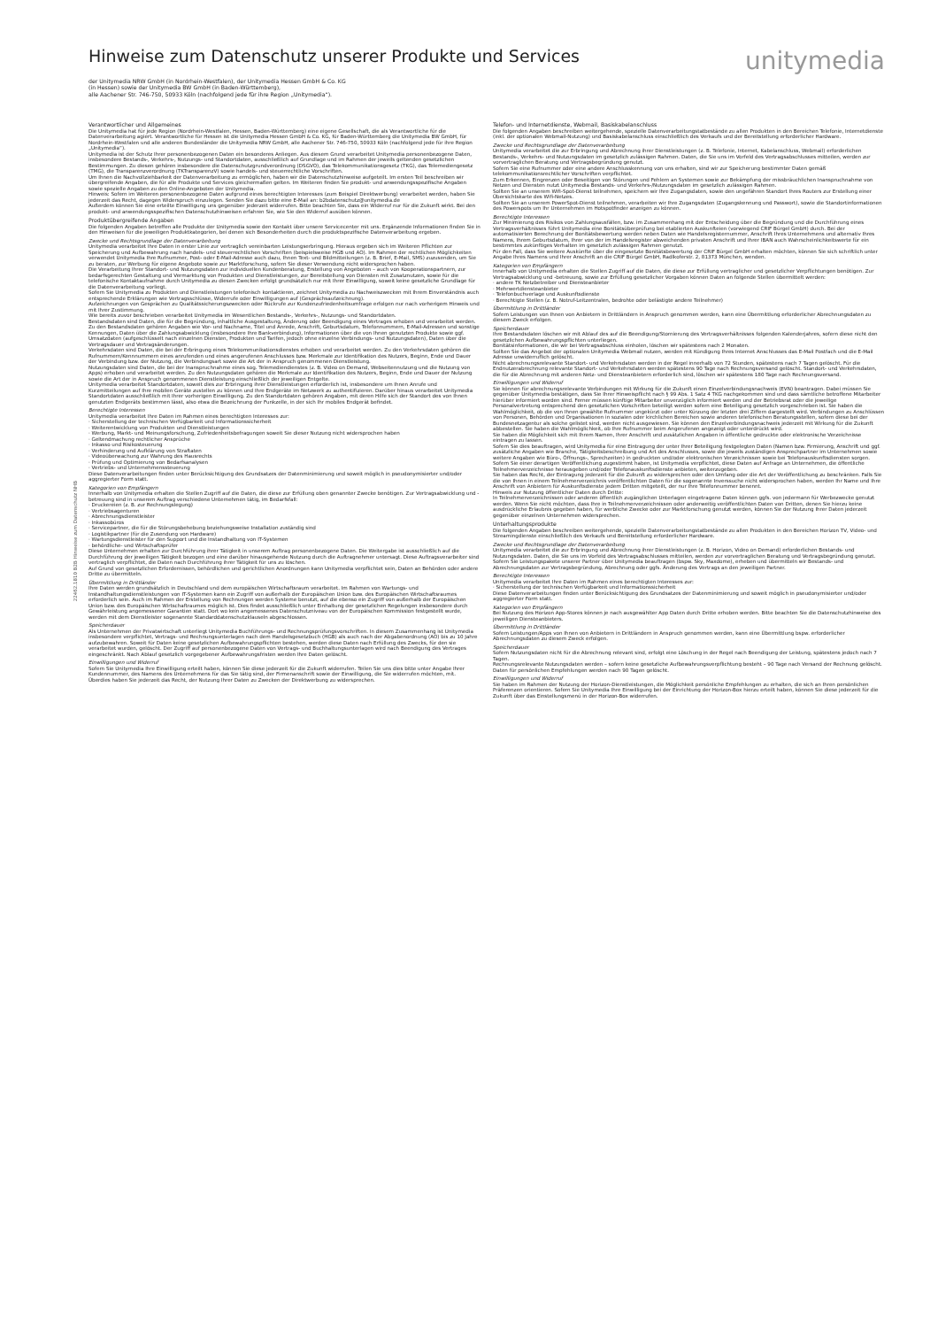unitymedia
Hinweise zum Datenschutz unserer Produkte und Services
der Unitymedia NRW GmbH (in Nordrhein-Westfalen), der Unitymedia Hessen GmbH & Co. KG
(in Hessen) sowie der Unitymedia BW GmbH (in Baden-Württemberg),
alle Aachener Str. 746-750, 50933 Köln (nachfolgend jede für ihre Region „Unitymedia“).
Verantwortlicher und Allgemeines
Die Unitymedia hat für jede Region (Nordrhein-Westfalen, Hessen, Baden-Württemberg) eine eigene Gesellschaft, die als Verantwortliche für die Datenverarbeitung agiert. Verantwortliche für Hessen ist die Unitymedia Hessen GmbH & Co. KG, für Baden-Württemberg die Unitymedia BW GmbH, für Nordrhein-Westfalen und alle anderen Bundesländer die Unitymedia NRW GmbH, alle Aachener Str. 746-750, 50933 Köln (nachfolgend jede für ihre Region „Unitymedia“).
Unitymedia ist der Schutz Ihrer personenbezogenen Daten ein besonderes Anliegen. Aus diesem Grund verarbeitet Unitymedia personenbezogene Daten, insbesondere Bestands-, Verkehrs-, Nutzungs- und Standortdaten, ausschließlich auf Grundlage und im Rahmen der jeweils geltenden gesetzlichen Bestimmungen. Zu diesen gehören insbesondere die Datenschutzgrundverordnung (DSGVO), das Telekommunikationsgesetz (TKG), das Telemediengesetz (TMG), die Transparenzverordnung (TKTransparenzV) sowie handels- und steuerrechtliche Vorschriften.
Um Ihnen die Nachvollziehbarkeit der Datenverarbeitung zu ermöglichen, haben wir die Datenschutzhinweise aufgeteilt. Im ersten Teil beschreiben wir übergreifende Angaben, die für alle Produkte und Services gleichermaßen gelten. Im Weiteren finden Sie produkt- und anwendungsspezifische Angaben sowie spezielle Angaben zu den Online-Angeboten der Unitymedia.
Hinweis: Sofern im Weiteren personenbezogene Daten aufgrund eines berechtigten Interesses (zum Beispiel Direktwerbung) verarbeitet werden, haben Sie jederzeit das Recht, dagegen Widerspruch einzulegen. Senden Sie dazu bitte eine E-Mail an: b2bdatenschutz@unitymedia.de
Außerdem können Sie eine erteilte Einwilligung uns gegenüber jederzeit widerrufen. Bitte beachten Sie, dass ein Widerruf nur für die Zukunft wirkt. Bei den produkt- und anwendungsspezifischen Datenschutzhinweisen erfahren Sie, wie Sie den Widerruf ausüben können.
Produktübergreifende Angaben
Die folgenden Angaben betreffen alle Produkte der Unitymedia sowie den Kontakt über unsere Servicecenter mit uns. Ergänzende Informationen finden Sie in den Hinweisen für die jeweiligen Produktkategorien, bei denen sich Besonderheiten durch die produktspezifische Datenverarbeitung ergeben.
Zwecke und Rechtsgrundlage der Datenverarbeitung
Unitymedia verarbeitet Ihre Daten in erster Linie zur vertraglich vereinbarten Leistungserbringung. Hieraus ergeben sich im Weiteren Pflichten zur Speicherung und Aufbewahrung nach handels- und steuerrechtlichen Vorschriften (beispielsweise HGB und AO). Im Rahmen der rechtlichen Möglichkeiten verwendet Unitymedia Ihre Rufnummer, Post- oder E-Mail-Adresse auch dazu, Ihnen Text- und Bildmitteilungen (z. B. Brief, E-Mail, SMS) zuzusenden, um Sie zu beraten, zur Werbung für eigene Angebote sowie zur Marktforschung, sofern Sie dieser Verwendung nicht widersprochen haben.
Die Verarbeitung Ihrer Standort- und Nutzungsdaten zur individuellen Kundenberatung, Erstellung von Angeboten – auch von Kooperationspartnern, zur bedarfsgerechten Gestaltung und Vermarktung von Produkten und Dienstleistungen, zur Bereitstellung von Diensten mit Zusatznutzen, sowie für die telefonische Kontaktaufnahme durch Unitymedia zu diesen Zwecken erfolgt grundsätzlich nur mit Ihrer Einwilligung, soweit keine gesetzliche Grundlage für die Datenverarbeitung vorliegt.
Sofern Sie Unitymedia zu Produkten und Dienstleistungen telefonisch kontaktieren, zeichnet Unitymedia zu Nachweiszwecken mit Ihrem Einverständnis auch entsprechende Erklärungen wie Vertragsschlüsse, Widerrufe oder Einwilligungen auf (Gesprächsaufzeichnung).
Aufzeichnungen von Gesprächen zu Qualitätssicherungszwecken oder Rückrufe zur Kundenzufriedenheitsumfrage erfolgen nur nach vorherigem Hinweis und mit Ihrer Zustimmung.
Wie bereits zuvor beschrieben verarbeitet Unitymedia im Wesentlichen Bestands-, Verkehrs-, Nutzungs- und Standortdaten.
Bestandsdaten sind Daten, die für die Begründung, inhaltliche Ausgestaltung, Änderung oder Beendigung eines Vertrages erhoben und verarbeitet werden. Zu den Bestandsdaten gehören Angaben wie Vor- und Nachname, Titel und Anrede, Anschrift, Geburtsdatum, Telefonnummern, E-Mail-Adressen und sonstige Kennungen, Daten über die Zahlungsabwicklung (insbesondere Ihre Bankverbindung), Informationen über die von Ihnen genutzten Produkte sowie ggf. Umsatzdaten (aufgeschlüsselt nach einzelnen Diensten, Produkten und Tarifen, jedoch ohne einzelne Verbindungs- und Nutzungsdaten), Daten über die Vertragsdauer und Vertragsänderungen.
Verkehrsdaten sind Daten, die bei der Erbringung eines Telekommunikationsdienstes erhoben und verarbeitet werden. Zu den Verkehrsdaten gehören die Rufnummern/Kennnummern eines anrufenden und eines angerufenen Anschlusses bzw. Merkmale zur Identifikation des Nutzers, Beginn, Ende und Dauer der Verbindung bzw. der Nutzung, die Verbindungsart sowie die Art der in Anspruch genommenen Dienstleistung.
Nutzungsdaten sind Daten, die bei der Inanspruchnahme eines sog. Telemediendienstes (z. B. Video on Demand, Webseitennutzung und die Nutzung von Apps) erhoben und verarbeitet werden. Zu den Nutzungsdaten gehören die Merkmale zur Identifikation des Nutzers, Beginn, Ende und Dauer der Nutzung sowie die Art der in Anspruch genommenen Dienstleistung einschließlich der jeweiligen Entgelte.
Unitymedia verarbeitet Standortdaten, soweit dies zur Erbringung ihrer Dienstleistungen erforderlich ist, insbesondere um Ihnen Anrufe und Kurzmitteilungen auf Ihre mobilen Geräte zustellen zu können und Ihre Endgeräte im Netzwerk zu authentifizieren. Darüber hinaus verarbeitet Unitymedia Standortdaten ausschließlich mit Ihrer vorherigen Einwilligung. Zu den Standortdaten gehören Angaben, mit deren Hilfe sich der Standort des von Ihnen genutzten Endgeräts bestimmen lässt, also etwa die Bezeichnung der Funkzelle, in der sich Ihr mobiles Endgerät befindet.
Berechtigte Interessen
Unitymedia verarbeitet Ihre Daten im Rahmen eines berechtigten Interesses zur:
· Sicherstellung der technischen Verfügbarkeit und Informationssicherheit
· Weiterentwicklung von Produkten und Dienstleistungen
· Werbung, Markt- und Meinungsforschung, Zufriedenheitsbefragungen soweit Sie dieser Nutzung nicht widersprochen haben
· Geltendmachung rechtlicher Ansprüche
· Inkasso und Risikosteuerung
· Verhinderung und Aufklärung von Straftaten
· Videoüberwachung zur Wahrung des Hausrechts
· Prüfung und Optimierung von Bedarfsanalysen
· Vertriebs- und Unternehmenssteuerung
Diese Datenverarbeitungen finden unter Berücksichtigung des Grundsatzes der Datenminimierung und soweit möglich in pseudonymisierter und/oder aggregierter Form statt.
Kategorien von Empfängern
Innerhalb von Unitymedia erhalten die Stellen Zugriff auf die Daten, die diese zur Erfüllung oben genannter Zwecke benötigen. Zur Vertragsabwicklung und -betreuung sind in unserem Auftrag verschiedene Unternehmen tätig, im Bedarfsfall:
· Druckereien (z. B. zur Rechnungslegung)
· Vertriebsagenturen
· Abrechnungsdienstleister
· Inkassobüros
· Servicepartner, die für die Störungsbehebung beziehungsweise Installation zuständig sind
· Logistikpartner (für die Zusendung von Hardware)
· Wartungsdienstleister für den Support und die Instandhaltung von IT-Systemen
· behördliche- und Wirtschaftsprüfer
Diese Unternehmen erhalten zur Durchführung ihrer Tätigkeit in unserem Auftrag personenbezogene Daten. Die Weitergabe ist ausschließlich auf die Durchführung der jeweiligen Tätigkeit bezogen und eine darüber hinausgehende Nutzung durch die Auftragnehmer untersagt. Diese Auftragsverarbeiter sind vertraglich verpflichtet, die Daten nach Durchführung ihrer Tätigkeit für uns zu löschen.
Auf Grund von gesetzlichen Erfordernissen, behördlichen und gerichtlichen Anordnungen kann Unitymedia verpflichtet sein, Daten an Behörden oder andere Dritte zu übermitteln.
Übermittlung in Drittländer
Ihre Daten werden grundsätzlich in Deutschland und dem europäischen Wirtschaftsraum verarbeitet. Im Rahmen von Wartungs- und Instandhaltungsdienstleistungen von IT-Systemen kann ein Zugriff von außerhalb der Europäischen Union bzw. des Europäischen Wirtschaftsraumes erforderlich sein. Auch im Rahmen der Erstellung von Rechnungen werden Systeme benutzt, auf die ebenso ein Zugriff von außerhalb der Europäischen Union bzw. des Europäischen Wirtschaftraumes möglich ist. Dies findet ausschließlich unter Einhaltung der gesetzlichen Regelungen insbesondere durch Gewährleistung angemessener Garantien statt. Dort wo kein angemessenes Datenschutzniveau von der Europäischen Kommission festgestellt wurde, werden mit dem Dienstleister sogenannte Standarddatenschutzklauseln abgeschlossen.
Speicherdauer
Als Unternehmen der Privatwirtschaft unterliegt Unitymedia Buchführungs- und Rechnungsprüfungsvorschriften. In diesem Zusammenhang ist Unitymedia insbesondere verpflichtet, Vertrags- und Rechnungsunterlagen nach dem Handelsgesetzbuch (HGB) als auch nach der Abgabenordnung (AO) bis zu 10 Jahre aufzubewahren. Soweit für Daten keine gesetzlichen Aufbewahrungspflichten bestehen, werden diese Daten nach Erfüllung des Zwecks, für den sie verarbeitet wurden, gelöscht. Der Zugriff auf personenbezogene Daten von Vertrags- und Buchhaltungsunterlagen wird nach Beendigung des Vertrages eingeschränkt. Nach Ablauf gesetzlich vorgegebener Aufbewahrungsfristen werden Ihre Daten gelöscht.
Einwilligungen und Widerruf
Sofern Sie Unitymedia Ihre Einwilligung erteilt haben, können Sie diese jederzeit für die Zukunft widerrufen. Teilen Sie uns dies bitte unter Angabe Ihrer Kundennummer, des Namens des Unternehmens für das Sie tätig sind, der Firmenanschrift sowie der Einwilligung, die Sie widerrufen möchten, mit.
Überdies haben Sie jederzeit das Recht, der Nutzung Ihrer Daten zu Zwecken der Direktwerbung zu widersprechen.
Telefon- und Internetdienste, Webmail, Basiskabelanschluss
Die folgenden Angaben beschreiben weitergehende, spezielle Datenverarbeitungstatbestände zu allen Produkten in den Bereichen Telefonie, Internetdienste (inkl. der optionalen Webmail-Nutzung) und Basiskabelanschluss einschließlich des Verkaufs und der Bereitstellung erforderlicher Hardware.
Zwecke und Rechtsgrundlage der Datenverarbeitung
Unitymedia verarbeitet die zur Erbringung und Abrechnung ihrer Dienstleistungen (z. B. Telefonie, Internet, Kabelanschluss, Webmail) erforderlichen Bestands-, Verkehrs- und Nutzungsdaten im gesetzlich zulässigen Rahmen. Daten, die Sie uns im Vorfeld des Vertragsabschlusses mitteilen, werden zur vorvertraglichen Beratung und Vertragsbegründung genutzt.
Sofern Sie eine Rufnummer oder eine andere Anschlusskennung von uns erhalten, sind wir zur Speicherung bestimmter Daten gemäß telekommunikationsrechtlicher Vorschriften verpflichtet.
Zum Erkennen, Eingrenzen oder Beseitigen von Störungen und Fehlern an Systemen sowie zur Bekämpfung der missbräuchlichen Inanspruchnahme von Netzen und Diensten nutzt Unitymedia Bestands- und Verkehrs-/Nutzungsdaten im gesetzlich zulässigen Rahmen.
Sollten Sie an unserem Wifi-Spot-Dienst teilnehmen, speichern wir Ihre Zugangsdaten, sowie den ungefähren Standort Ihres Routers zur Erstellung einer Übersichtskarte des Wifi-Netzes.
Sollten Sie an unserem PowerSpot-Dienst teilnehmen, verarbeiten wir Ihre Zugangsdaten (Zugangskennung und Passwort), sowie die Standortinformationen des Powerspots um Ihr Unternehmen im Hotspotfinder anzeigen zu können.
Berechtigte Interessen
Zur Minimierung des Risikos von Zahlungsausfällen, bzw. im Zusammenhang mit der Entscheidung über die Begründung und die Durchführung eines Vertragsverhältnisses führt Unitymedia eine Bonitätsüberprüfung bei etablierten Auskunfteien (vorwiegend CRIF Bürgel GmbH) durch. Bei der automatisierten Berechnung der Bonitätsbewertung werden neben Daten wie Handelsregisternummer, Anschrift Ihres Unternehmens und alternativ Ihres Namens, Ihrem Geburtsdatum, Ihrer von der im Handelsregister abweichenden privaten Anschrift und Ihrer IBAN auch Wahrscheinlichkeitswerte für ein bestimmtes zukünftiges Verhalten im gesetzlich zulässigen Rahmen genutzt.
Für den Fall, dass Sie weitere Auskünfte über die eingesetzte Bonitätsbewertung der CRIF Bürgel GmbH erhalten möchten, können Sie sich schriftlich unter Angabe Ihres Namens und Ihrer Anschrift an die CRIF Bürgel GmbH, Radlkoferstr. 2, 81373 München, wenden.
Kategorien von Empfängern
Innerhalb von Unitymedia erhalten die Stellen Zugriff auf die Daten, die diese zur Erfüllung vertraglicher und gesetzlicher Verpflichtungen benötigen. Zur Vertragsabwicklung und -betreuung, sowie zur Erfüllung gesetzlicher Vorgaben können Daten an folgende Stellen übermittelt werden:
· andere TK Netzbetreiber und Diensteanbieter
· Mehrwertdiensteanbieter
· Telefonbuchverlage und Auskunftsdienste
· Berechtigte Stellen (z. B. Notruf-Leitzentralen, bedrohte oder belästigte andere Teilnehmer)
Übermittlung in Drittländer
Sofern Leistungen von Ihnen von Anbietern in Drittländern in Anspruch genommen werden, kann eine Übermittlung erforderlicher Abrechnungsdaten zu diesem Zweck erfolgen.
Speicherdauer
Ihre Bestandsdaten löschen wir mit Ablauf des auf die Beendigung/Stornierung des Vertragsverhältnisses folgenden Kalenderjahres, sofern diese nicht den gesetzlichen Aufbewahrungspflichten unterliegen.
Bonitätsinformationen, die wir bei Vertragsabschluss einholen, löschen wir spätestens nach 2 Monaten.
Sollten Sie das Angebot der optionalen Unitymedia Webmail nutzen, werden mit Kündigung Ihres Internet Anschlusses das E-Mail Postfach und die E-Mail Adresse unwiderruflich gelöscht.
Nicht abrechnungsrelevante Standort- und Verkehrsdaten werden in der Regel innerhalb von 72 Stunden, spätestens nach 7 Tagen gelöscht. Für die Endnutzerabrechnung relevante Standort- und Verkehrsdaten werden spätestens 90 Tage nach Rechnungsversand gelöscht. Standort- und Verkehrsdaten, die für die Abrechnung mit anderen Netz- und Diensteanbietern erforderlich sind, löschen wir spätestens 180 Tage nach Rechnungsversand.
Einwilligungen und Widerruf
Sie können für abrechnungsrelevante Verbindungen mit Wirkung für die Zukunft einen Einzelverbindungsnachweis (EVN) beantragen. Dabei müssen Sie gegenüber Unitymedia bestätigen, dass Sie Ihrer Hinweispflicht nach § 99 Abs. 1 Satz 4 TKG nachgekommen sind und dass sämtliche betroffene Mitarbeiter hierüber informiert worden sind. Ferner müssen künftige Mitarbeiter unverzüglich informiert werden und der Betriebsrat oder die jeweilige Personalvertretung entsprechend den gesetzlichen Vorschriften beteiligt werden sofern eine Beteiligung gesetzlich vorgeschrieben ist. Sie haben die Wahlmöglichkeit, ob die von Ihnen gewählte Rufnummer ungekürzt oder unter Kürzung der letzten drei Ziffern dargestellt wird. Verbindungen zu Anschlüssen von Personen, Behörden und Organisationen in sozialen oder kirchlichen Bereichen sowie anderen telefonischen Beratungsstellen, sofern diese bei der Bundesnetzagentur als solche gelistet sind, werden nicht ausgewiesen. Sie können den Einzelverbindungsnachweis jederzeit mit Wirkung für die Zukunft abbestellen. Sie haben die Wahlmöglichkeit, ob Ihre Rufnummer beim Angerufenen angezeigt oder unterdrückt wird.
Sie haben die Möglichkeit sich mit Ihrem Namen, Ihrer Anschrift und zusätzlichen Angaben in öffentliche gedruckte oder elektronische Verzeichnisse eintragen zu lassen.
Sofern Sie dies beauftragen, wird Unitymedia für eine Eintragung der unter Ihrer Beteiligung festgelegten Daten (Namen bzw. Firmierung, Anschrift und ggf. zusätzliche Angaben wie Branche, Tätigkeitsbeschreibung und Art des Anschlusses, sowie die jeweils zuständigen Ansprechpartner im Unternehmen sowie weitere Angaben wie Büro-, Öffnungs-, Sprechzeiten) in gedruckten und/oder elektronischen Verzeichnissen sowie bei Telefonauskunftsdiensten sorgen. Sofern Sie einer derartigen Veröffentlichung zugestimmt haben, ist Unitymedia verpflichtet, diese Daten auf Anfrage an Unternehmen, die öffentliche Teilnehmerverzeichnisse herausgeben und/oder Telefonauskunftsdienste anbieten, weiterzugeben.
Sie haben das Recht, der Eintragung jederzeit für die Zukunft zu widersprechen oder den Umfang oder die Art der Veröffentlichung zu beschränken. Falls Sie die von Ihnen in einem Teilnehmerverzeichnis veröffentlichten Daten für die sogenannte Inverssuche nicht widersprochen haben, werden Ihr Name und Ihre Anschrift von Anbietern für Auskunftsdienste jedem Dritten mitgeteilt, der nur Ihre Telefonnummer benennt.
Hinweis zur Nutzung öffentlicher Daten durch Dritte:
In Teilnehmerverzeichnissen oder anderen öffentlich zugänglichen Unterlagen eingetragene Daten können ggfs. von jedermann für Werbezwecke genutzt werden. Wenn Sie nicht möchten, dass Ihre in Teilnehmerverzeichnissen oder anderweitig veröffentlichten Daten von Dritten, denen Sie hierzu keine ausdrückliche Erlaubnis gegeben haben, für werbliche Zwecke oder zur Marktforschung genutzt werden, können Sie der Nutzung Ihrer Daten jederzeit gegenüber einzelnen Unternehmen widersprechen.
Unterhaltungsprodukte
Die folgenden Angaben beschreiben weitergehende, spezielle Datenverarbeitungstatbestände zu allen Produkten in den Bereichen Horizon TV, Video- und Streamingdienste einschließlich des Verkaufs und Bereitstellung erforderlicher Hardware.
Zwecke und Rechtsgrundlage der Datenverarbeitung
Unitymedia verarbeitet die zur Erbringung und Abrechnung ihrer Dienstleistungen (z. B. Horizon, Video on Demand) erforderlichen Bestands- und Nutzungsdaten. Daten, die Sie uns im Vorfeld des Vertragsabschlusses mitteilen, werden zur vorvertraglichen Beratung und Vertragsbegründung genutzt.
Sofern Sie Leistungspakete unserer Partner über Unitymedia beauftragen (bspw. Sky, Maxdome), erheben und übermitteln wir Bestands- und Abrechnungsdaten zur Vertragsbegründung, Abrechnung oder ggfs. Änderung des Vertrags an den jeweiligen Partner.
Berechtigte Interessen
Unitymedia verarbeitet Ihre Daten im Rahmen eines berechtigten Interesses zur:
· Sicherstellung der technischen Verfügbarkeit und Informationssicherheit
Diese Datenverarbeitungen finden unter Berücksichtigung des Grundsatzes der Datenminimierung und soweit möglich in pseudonymisierter und/oder aggregierter Form statt.
Kategorien von Empfängern
Bei Nutzung des Horizon App-Stores können je nach ausgewählter App Daten durch Dritte erhoben werden. Bitte beachten Sie die Datenschutzhinweise des jeweiligen Diensteanbieters.
Übermittlung in Drittländer
Sofern Leistungen/Apps von Ihnen von Anbietern in Drittländern in Anspruch genommen werden, kann eine Übermittlung bspw. erforderlicher Abrechnungsdaten zu diesem Zweck erfolgen.
Speicherdauer
Sofern Nutzungsdaten nicht für die Abrechnung relevant sind, erfolgt eine Löschung in der Regel nach Beendigung der Leistung, spätestens jedoch nach 7 Tagen.
Rechnungsrelevante Nutzungsdaten werden – sofern keine gesetzliche Aufbewahrungsverpflichtung besteht – 90 Tage nach Versand der Rechnung gelöscht.
Daten für persönlichen Empfehlungen werden nach 90 Tagen gelöscht.
Einwilligungen und Widerruf
Sie haben im Rahmen der Nutzung der Horizon-Dienstleistungen, die Möglichkeit persönliche Empfehlungen zu erhalten, die sich an Ihren persönlichen Präferenzen orientieren. Sofern Sie Unitymedia Ihre Einwilligung bei der Einrichtung der Horizon-Box hierzu erteilt haben, können Sie diese jederzeit für die Zukunft über das Einstellungsmenü in der Horizon-Box widerrufen.
22462.1810 B2B Hinweise zum Datenschutz NHB